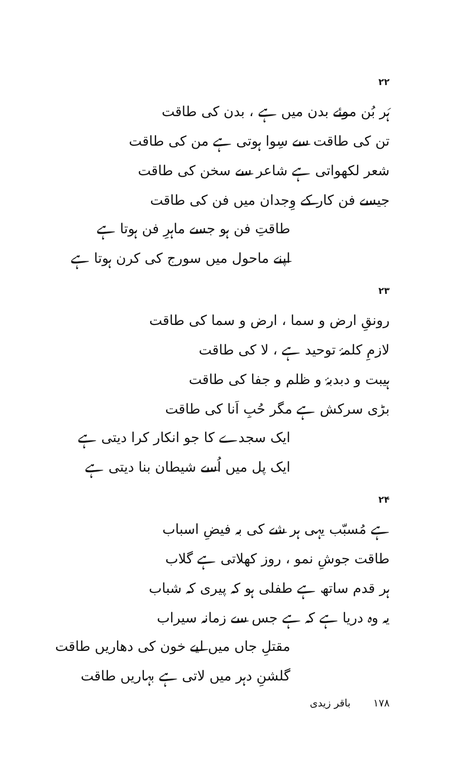۲۲
ہَر بُن موئے بدن میں ہے ، بدن کی طاقت
تن کی طاقت سے سِوا ہوتی ہے من کی طاقت
شعر لکھواتی ہے شاعر سے سخن کی طاقت
جیسے فن کار کے وِجدان میں فن کی طاقت
طاقتِ فن ہو جسے ماہرِ فن ہوتا ہے
اپنے ماحول میں سورج کی کرن ہوتا ہے
۲۳
رونقِ ارض و سما ، ارض و سما کی طاقت
لازمِ کلمۂ توحید ہے ، لا کی طاقت
ہیبت و دبدبۂ و ظلم و جفا کی طاقت
بڑی سرکش ہے مگر حُبِ اَنا کی طاقت
ایک سجدے کا جو انکار کرا دیتی ہے
ایک پل میں اُسے شیطان بنا دیتی ہے
۲۴
ہے مُسبّب یہی ہر شے کی بہ فیضِ اسباب
طاقت جوشِ نمو ، روز کھلاتی ہے گلاب
ہر قدم ساتھ ہے طفلی ہو کہ پیری کہ شباب
یہ وہ دریا ہے کہ ہے جس سے زمانہ سیراب
مقتلِ جاں میں لیے خون کی دھاریں طاقت
گلشنِ دہر میں لاتی ہے بہاریں طاقت
۱۷۸ باقر زیدی